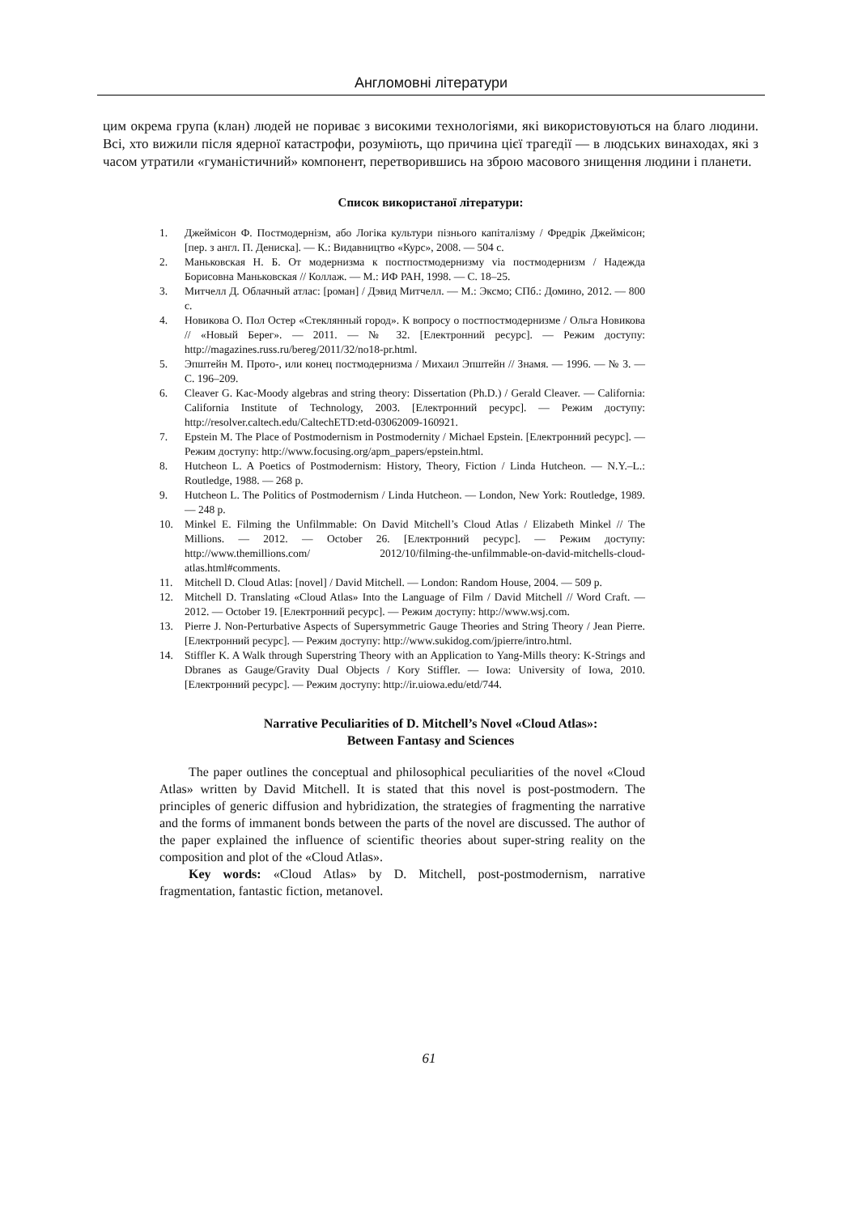Англомовні літератури
цим окрема група (клан) людей не пориває з високими технологіями, які використовуються на благо людини. Всі, хто вижили після ядерної катастрофи, розуміють, що причина цієї трагедії — в людських винаходах, які з часом утратили «гуманістичний» компонент, перетворившись на зброю масового знищення людини і планети.
Список використаної літератури:
1. Джеймісон Ф. Постмодернізм, або Логіка культури пізнього капіталізму / Фредрік Джеймісон; [пер. з англ. П. Дениска]. — К.: Видавництво «Курс», 2008. — 504 с.
2. Маньковская Н. Б. От модернизма к постпостмодернизму via постмодернизм / Надежда Борисовна Маньковская // Коллаж. — М.: ИФ РАН, 1998. — С. 18–25.
3. Митчелл Д. Облачный атлас: [роман] / Дэвид Митчелл. — М.: Эксмо; СПб.: Домино, 2012. — 800 с.
4. Новикова О. Пол Остер «Стеклянный город». К вопросу о постпостмодернизме / Ольга Новикова // «Новый Берег». — 2011. — № 32. [Електронний ресурс]. — Режим доступу: http://magazines.russ.ru/bereg/2011/32/no18-pr.html.
5. Эпштейн М. Прото-, или конец постмодернизма / Михаил Эпштейн // Знамя. — 1996. — № 3. — С. 196–209.
6. Cleaver G. Kac-Moody algebras and string theory: Dissertation (Ph.D.) / Gerald Cleaver. — California: California Institute of Technology, 2003. [Електронний ресурс]. — Режим доступу: http://resolver.caltech.edu/CaltechETD:etd-03062009-160921.
7. Epstein M. The Place of Postmodernism in Postmodernity / Michael Epstein. [Електронний ресурс]. — Режим доступу: http://www.focusing.org/apm_papers/epstein.html.
8. Hutcheon L. A Poetics of Postmodernism: History, Theory, Fiction / Linda Hutcheon. — N.Y.–L.: Routledge, 1988. — 268 p.
9. Hutcheon L. The Politics of Postmodernism / Linda Hutcheon. — London, New York: Routledge, 1989. — 248 p.
10. Minkel E. Filming the Unfilmmable: On David Mitchell’s Cloud Atlas / Elizabeth Minkel // The Millions. — 2012. — October 26. [Електронний ресурс]. — Режим доступу: http://www.themillions.com/ 2012/10/filming-the-unfilmmable-on-david-mitchells-cloud-atlas.html#comments.
11. Mitchell D. Cloud Atlas: [novel] / David Mitchell. — London: Random House, 2004. — 509 p.
12. Mitchell D. Translating «Cloud Atlas» Into the Language of Film / David Mitchell // Word Craft. — 2012. — October 19. [Електронний ресурс]. — Режим доступу: http://www.wsj.com.
13. Pierre J. Non-Perturbative Aspects of Supersymmetric Gauge Theories and String Theory / Jean Pierre. [Електронний ресурс]. — Режим доступу: http://www.sukidog.com/jpierre/intro.html.
14. Stiffler K. A Walk through Superstring Theory with an Application to Yang-Mills theory: K-Strings and Dbranes as Gauge/Gravity Dual Objects / Kory Stiffler. — Iowa: University of Iowa, 2010. [Електронний ресурс]. — Режим доступу: http://ir.uiowa.edu/etd/744.
Narrative Peculiarities of D. Mitchell’s Novel «Cloud Atlas»:
Between Fantasy and Sciences
The paper outlines the conceptual and philosophical peculiarities of the novel «Cloud Atlas» written by David Mitchell. It is stated that this novel is post-postmodern. The principles of generic diffusion and hybridization, the strategies of fragmenting the narrative and the forms of immanent bonds between the parts of the novel are discussed. The author of the paper explained the influence of scientific theories about super-string reality on the composition and plot of the «Cloud Atlas».
Key words: «Cloud Atlas» by D. Mitchell, post-postmodernism, narrative fragmentation, fantastic fiction, metanovel.
61